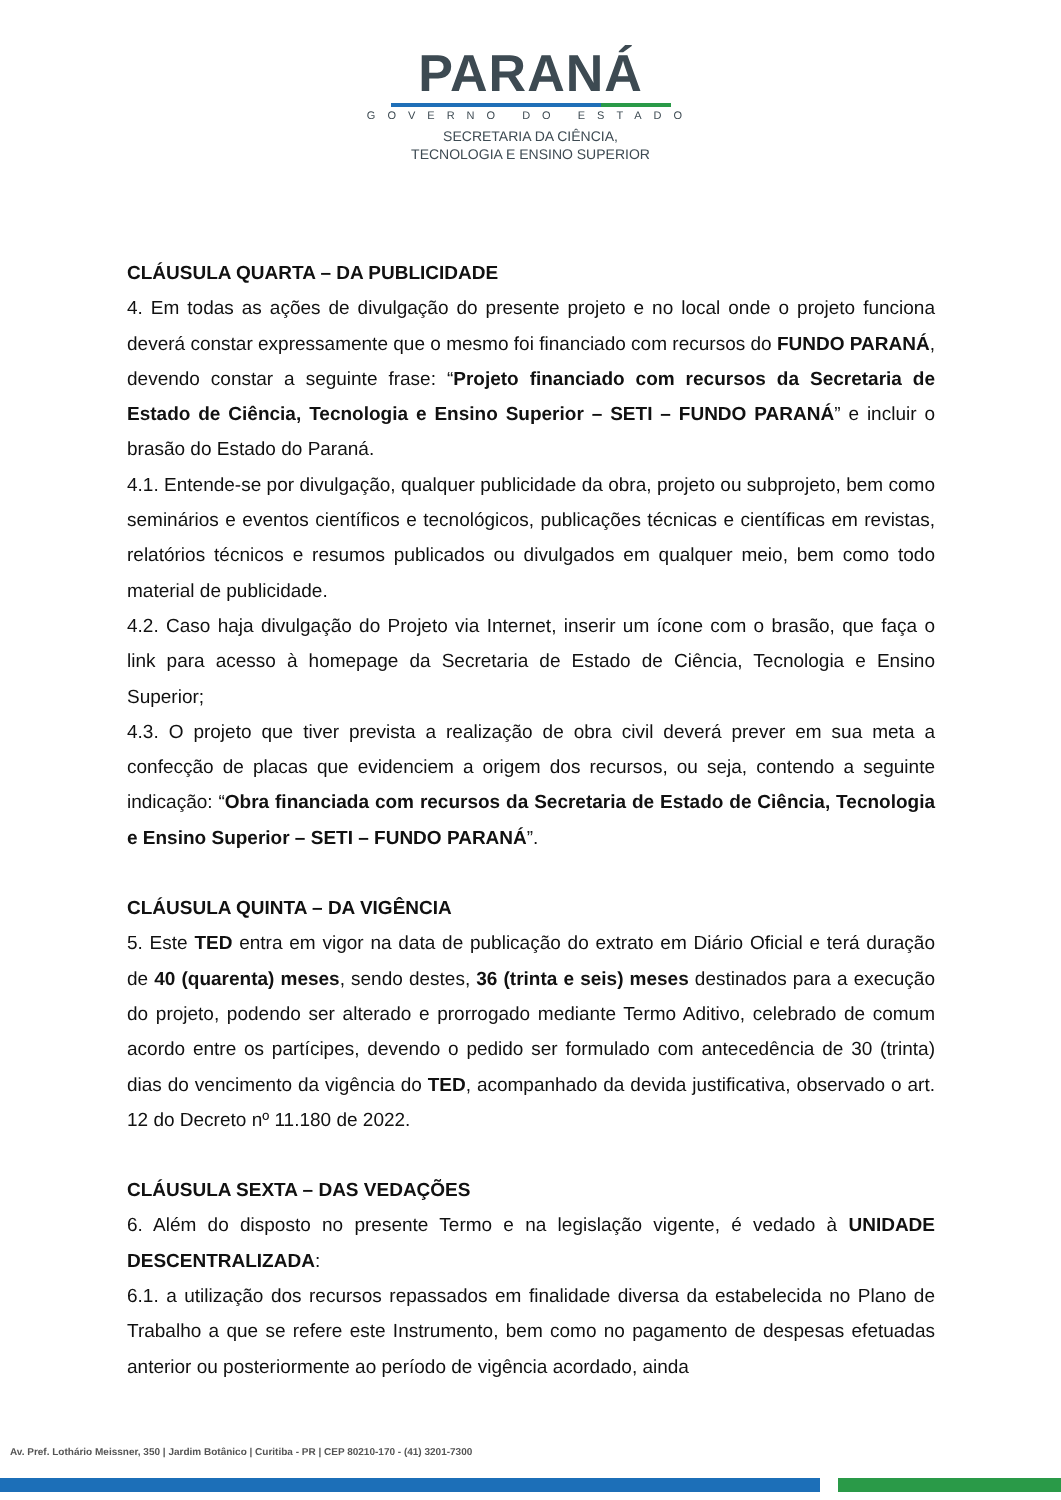PARANÁ
GOVERNO DO ESTADO
SECRETARIA DA CIÊNCIA,
TECNOLOGIA E ENSINO SUPERIOR
CLÁUSULA QUARTA – DA PUBLICIDADE
4. Em todas as ações de divulgação do presente projeto e no local onde o projeto funciona deverá constar expressamente que o mesmo foi financiado com recursos do FUNDO PARANÁ, devendo constar a seguinte frase: “Projeto financiado com recursos da Secretaria de Estado de Ciência, Tecnologia e Ensino Superior – SETI – FUNDO PARANÁ” e incluir o brasão do Estado do Paraná.
4.1. Entende-se por divulgação, qualquer publicidade da obra, projeto ou subprojeto, bem como seminários e eventos científicos e tecnológicos, publicações técnicas e científicas em revistas, relatórios técnicos e resumos publicados ou divulgados em qualquer meio, bem como todo material de publicidade.
4.2. Caso haja divulgação do Projeto via Internet, inserir um ícone com o brasão, que faça o link para acesso à homepage da Secretaria de Estado de Ciência, Tecnologia e Ensino Superior;
4.3. O projeto que tiver prevista a realização de obra civil deverá prever em sua meta a confecção de placas que evidenciem a origem dos recursos, ou seja, contendo a seguinte indicação: “Obra financiada com recursos da Secretaria de Estado de Ciência, Tecnologia e Ensino Superior – SETI – FUNDO PARANÁ”.
CLÁUSULA QUINTA – DA VIGÊNCIA
5. Este TED entra em vigor na data de publicação do extrato em Diário Oficial e terá duração de 40 (quarenta) meses, sendo destes, 36 (trinta e seis) meses destinados para a execução do projeto, podendo ser alterado e prorrogado mediante Termo Aditivo, celebrado de comum acordo entre os partícipes, devendo o pedido ser formulado com antecedência de 30 (trinta) dias do vencimento da vigência do TED, acompanhado da devida justificativa, observado o art. 12 do Decreto nº 11.180 de 2022.
CLÁUSULA SEXTA – DAS VEDAÇÕES
6. Além do disposto no presente Termo e na legislação vigente, é vedado à UNIDADE DESCENTRALIZADA:
6.1. a utilização dos recursos repassados em finalidade diversa da estabelecida no Plano de Trabalho a que se refere este Instrumento, bem como no pagamento de despesas efetuadas anterior ou posteriormente ao período de vigência acordado, ainda
Av. Pref. Lothário Meissner, 350 | Jardim Botânico | Curitiba - PR | CEP 80210-170 - (41) 3201-7300